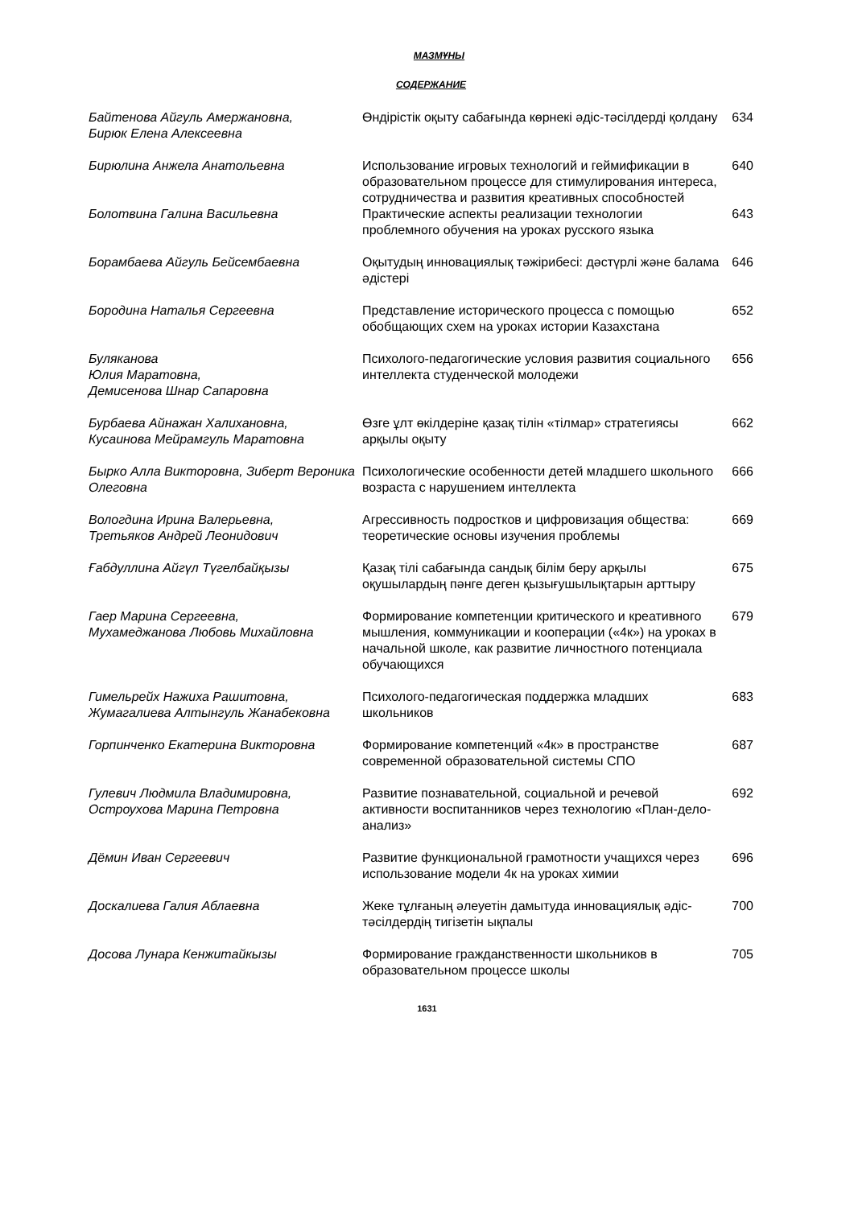МАЗМҰНЫ
СОДЕРЖАНИЕ
| Байтенова Айгуль Амержановна, Бирюк Елена Алексеевна | Өндірістік оқыту сабағында көрнекі әдіс-тәсілдерді қолдану | 634 |
| Бирюлина Анжела Анатольевна | Использование игровых технологий и геймификации в образовательном процессе для стимулирования интереса, сотрудничества и развития креативных способностей | 640 |
| Болотвина Галина Васильевна | Практические аспекты реализации технологии проблемного обучения на уроках русского языка | 643 |
| Борамбаева Айгуль Бейсембаевна | Оқытудың инновациялық тәжірибесі: дәстүрлі және балама әдістері | 646 |
| Бородина Наталья Сергеевна | Представление исторического процесса с помощью обобщающих схем на уроках истории Казахстана | 652 |
| Буляканова Юлия Маратовна, Демисенова Шнар Сапаровна | Психолого-педагогические условия развития социального интеллекта студенческой молодежи | 656 |
| Бурбаева Айнажан Халихановна, Кусаинова Мейрамгуль Маратовна | Өзге ұлт өкілдеріне қазақ тілін «тілмар» стратегиясы арқылы оқыту | 662 |
| Бырко Алла Викторовна, Зиберт Вероника Олеговна | Психологические особенности детей младшего школьного возраста с нарушением интеллекта | 666 |
| Вологдина Ирина Валерьевна, Третьяков Андрей Леонидович | Агрессивность подростков и цифровизация общества: теоретические основы изучения проблемы | 669 |
| Ғабдуллина Айгүл Түгелбайқызы | Қазақ тілі сабағында сандық білім беру арқылы оқушылардың пәнге деген қызығушылықтарын арттыру | 675 |
| Гаер Марина Сергеевна, Мухамеджанова Любовь Михайловна | Формирование компетенции критического и креативного мышления, коммуникации и кооперации («4к») на уроках в начальной школе, как развитие личностного потенциала обучающихся | 679 |
| Гимельрейх Нажиха Рашитовна, Жумагалиева Алтынгуль Жанабековна | Психолого-педагогическая поддержка младших школьников | 683 |
| Горпинченко Екатерина Викторовна | Формирование компетенций «4к» в пространстве современной образовательной системы СПО | 687 |
| Гулевич Людмила Владимировна, Остроухова Марина Петровна | Развитие познавательной, социальной и речевой активности воспитанников через технологию «План-дело-анализ» | 692 |
| Дёмин Иван Сергеевич | Развитие функциональной грамотности учащихся через использование модели 4к на уроках химии | 696 |
| Доскалиева Галия Аблаевна | Жеке тұлғаның әлеуетін дамытуда инновациялық әдіс-тәсілдердің тигізетін ықпалы | 700 |
| Досова Лунара Кенжитайкызы | Формирование гражданственности школьников в образовательном процессе школы | 705 |
1631